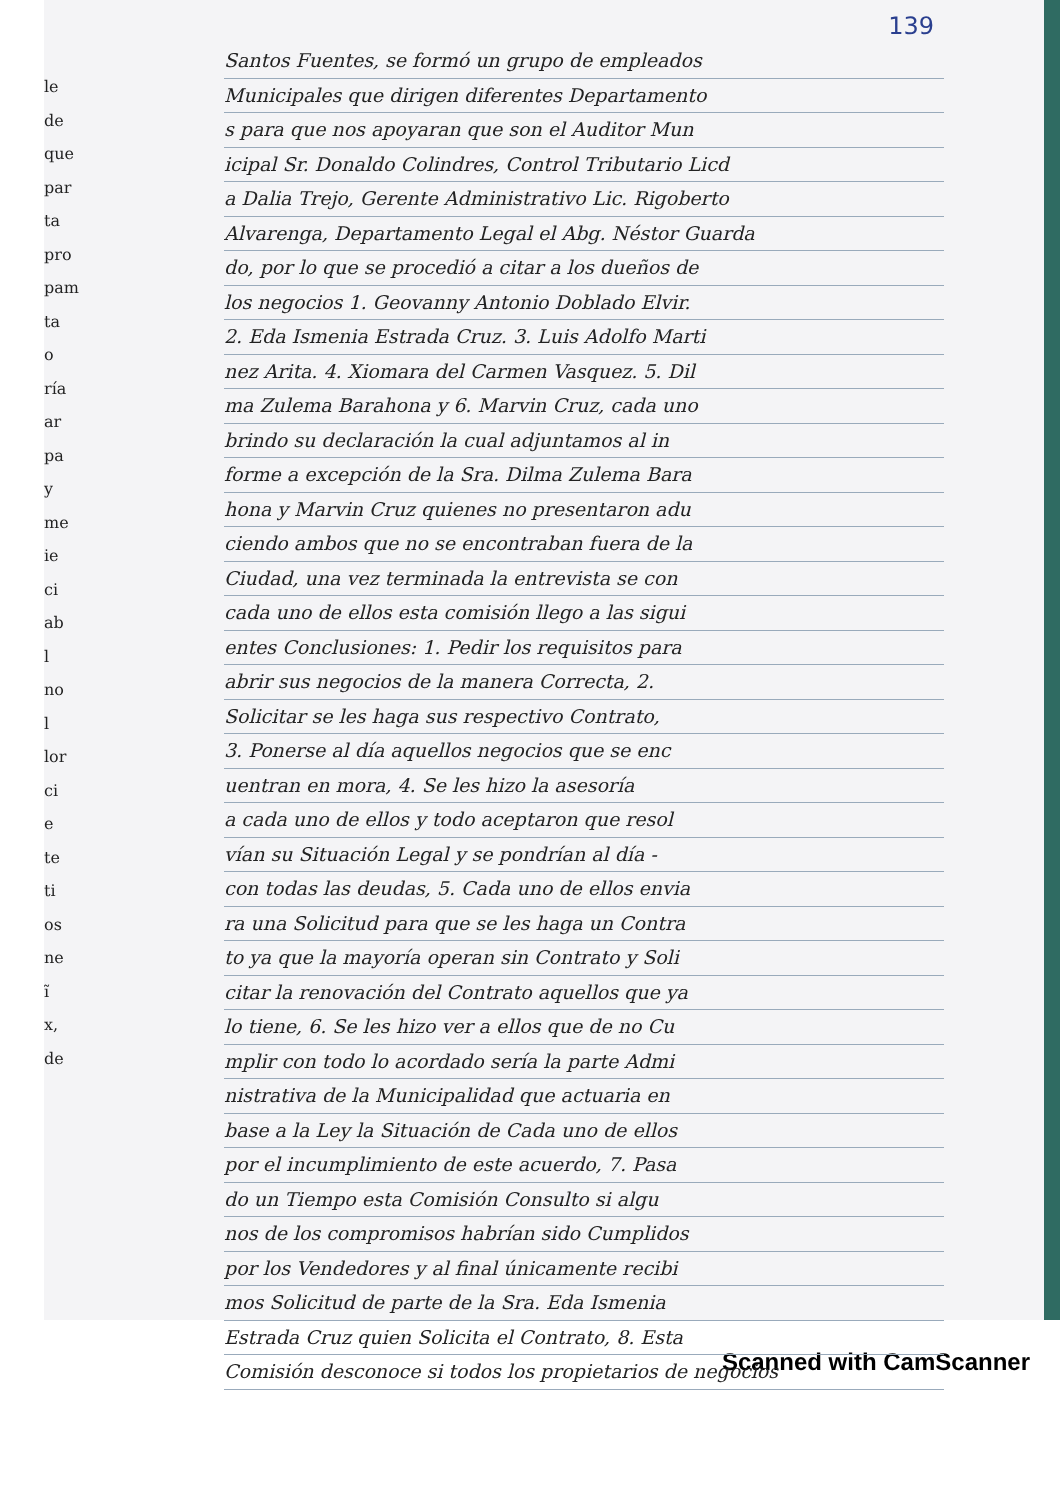139
le
de
que
par
ta
pro
pam
ta
o
ría
ar
pa
y
me
ie
ci
ab
l
no
l
lor
ci
e
te
ti
os
ne
ĩ
x,
de
Santos Fuentes, se formó un grupo de empleados
Municipales que dirigen diferentes Departamento
s para que nos apoyaran que son el Auditor Mun
icipal Sr. Donaldo Colindres, Control Tributario Licd
a Dalia Trejo, Gerente Administrativo Lic. Rigoberto
Alvarenga, Departamento Legal el Abg. Néstor Guarda
do, por lo que se procedió a citar a los dueños de
los negocios 1. Geovanny Antonio Doblado Elvir.
2. Eda Ismenia Estrada Cruz. 3. Luis Adolfo Marti
nez Arita. 4. Xiomara del Carmen Vasquez. 5. Dil
ma Zulema Barahona y 6. Marvin Cruz, cada uno
brindo su declaración la cual adjuntamos al in
forme a excepción de la Sra. Dilma Zulema Bara
hona y Marvin Cruz quienes no presentaron adu
ciendo ambos que no se encontraban fuera de la
Ciudad, una vez terminada la entrevista se con
cada uno de ellos esta comisión llego a las sigui
entes Conclusiones: 1. Pedir los requisitos para
abrir sus negocios de la manera Correcta, 2.
Solicitar se les haga sus respectivo Contrato,
3. Ponerse al día aquellos negocios que se enc
uentran en mora, 4. Se les hizo la asesoría
a cada uno de ellos y todo aceptaron que resol
vían su Situación Legal y se pondrían al día -
con todas las deudas, 5. Cada uno de ellos envia
ra una Solicitud para que se les haga un Contra
to ya que la mayoría operan sin Contrato y Soli
citar la renovación del Contrato aquellos que ya
lo tiene, 6. Se les hizo ver a ellos que de no Cu
mplir con todo lo acordado sería la parte Admi
nistrativa de la Municipalidad que actuaria en
base a la Ley la Situación de Cada uno de ellos
por el incumplimiento de este acuerdo, 7. Pasa
do un Tiempo esta Comisión Consulto si algu
nos de los compromisos habrían sido Cumplidos
por los Vendedores y al final únicamente recibi
mos Solicitud de parte de la Sra. Eda Ismenia
Estrada Cruz quien Solicita el Contrato, 8. Esta
Comisión desconoce si todos los propietarios de negocios
Scanned with CamScanner